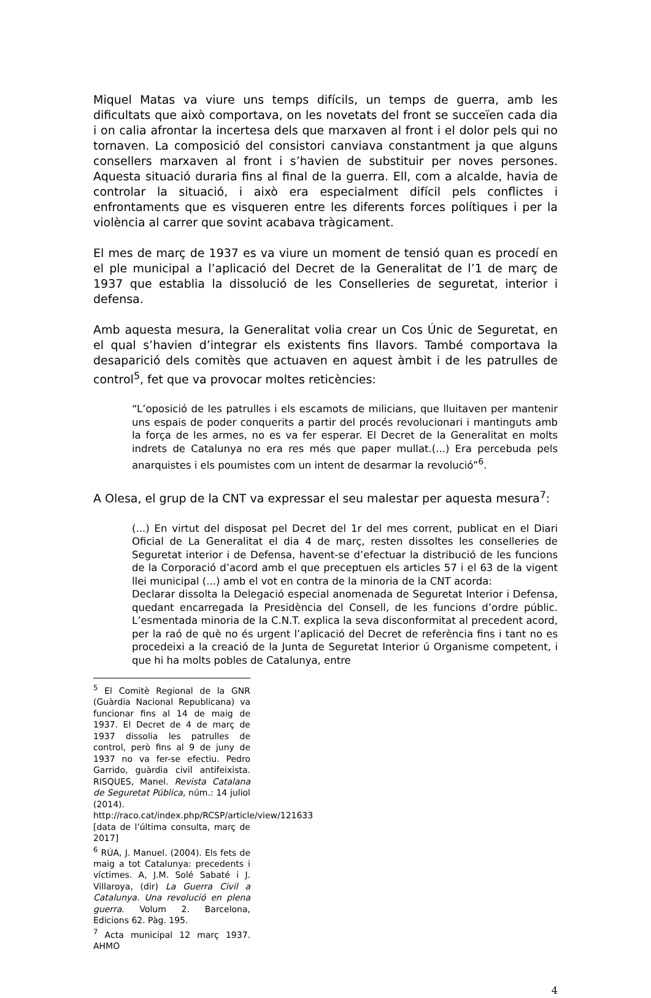Miquel Matas va viure uns temps difícils, un temps de guerra, amb les dificultats que això comportava, on les novetats del front se succeïen cada dia i on calia afrontar la incertesa dels que marxaven al front i el dolor pels qui no tornaven. La composició del consistori canviava constantment ja que alguns consellers marxaven al front i s’havien de substituir per noves persones. Aquesta situació duraria fins al final de la guerra. Ell, com a alcalde, havia de controlar la situació, i això era especialment difícil pels conflictes i enfrontaments que es visqueren entre les diferents forces polítiques i per la violència al carrer que sovint acabava tràgicament.
El mes de març de 1937 es va viure un moment de tensió quan es procedí en el ple municipal a l’aplicació del Decret de la Generalitat de l’1 de març de 1937 que establia la dissolució de les Conselleries de seguretat, interior i defensa.
Amb aquesta mesura, la Generalitat volia crear un Cos Únic de Seguretat, en el qual s’havien d’integrar els existents fins llavors. També comportava la desaparició dels comitès que actuaven en aquest àmbit i de les patrulles de control<sup>5</sup>, fet que va provocar moltes reticències:
“L’oposició de les patrulles i els escamots de milicians, que lluitaven per mantenir uns espais de poder conquerits a partir del procés revolucionari i mantinguts amb la força de les armes, no es va fer esperar. El Decret de la Generalitat en molts indrets de Catalunya no era res més que paper mullat.(...) Era percebuda pels anarquistes i els poumistes com un intent de desarmar la revolució”<sup>6</sup>.
A Olesa, el grup de la CNT va expressar el seu malestar per aquesta mesura<sup>7</sup>:
(...) En virtut del disposat pel Decret del 1r del mes corrent, publicat en el Diari Oficial de La Generalitat el dia 4 de març, resten dissoltes les conselleries de Seguretat interior i de Defensa, havent-se d’efectuar la distribució de les funcions de la Corporació d’acord amb el que preceptuen els articles 57 i el 63 de la vigent llei municipal (...) amb el vot en contra de la minoria de la CNT acorda:
Declarar dissolta la Delegació especial anomenada de Seguretat Interior i Defensa, quedant encarregada la Presidència del Consell, de les funcions d’ordre públic. L’esmentada minoria de la C.N.T. explica la seva disconformitat al precedent acord, per la raó de què no és urgent l’aplicació del Decret de referència fins i tant no es procedeixi a la creació de la Junta de Seguretat Interior ú Organisme competent, i que hi ha molts pobles de Catalunya, entre
<sup>5</sup> El Comitè Regional de la GNR (Guàrdia Nacional Republicana) va funcionar fins al 14 de maig de 1937. El Decret de 4 de març de 1937 dissolia les patrulles de control, però fins al 9 de juny de 1937 no va fer-se efectiu. Pedro Garrido, guàrdia civil antifeixista. RISQUES, Manel. Revista Catalana de Seguretat Pública, núm.: 14 juliol (2014).
http://raco.cat/index.php/RCSP/article/view/121633 [data de l’última consulta, març de 2017]
<sup>6</sup> RÚA, J. Manuel. (2004). Els fets de maig a tot Catalunya: precedents i víctimes. A, J.M. Solé Sabaté i J. Villaroya, (dir) La Guerra Civil a Catalunya. Una revolució en plena guerra. Volum 2. Barcelona, Edicions 62. Pàg. 195.
<sup>7</sup> Acta municipal 12 març 1937. AHMO
4